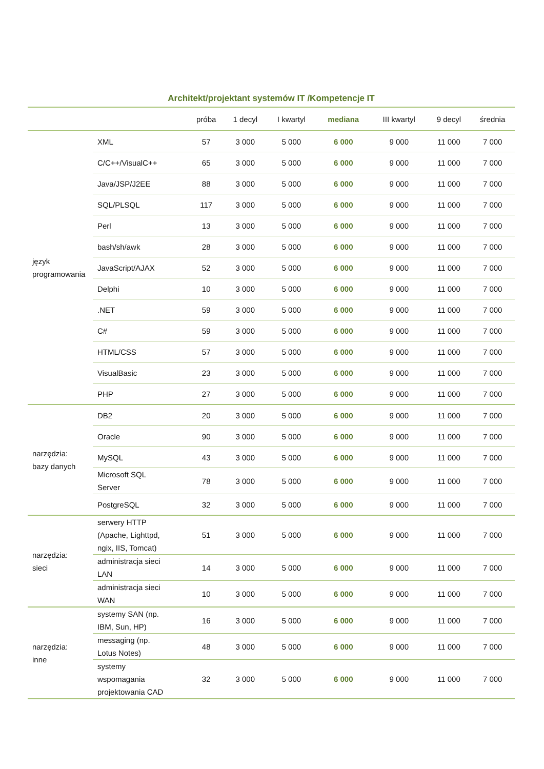Architekt/projektant systemów IT /Kompetencje IT
| | | próba | 1 decyl | I kwartyl | mediana | III kwartyl | 9 decyl | średnia |
| --- | --- | --- | --- | --- | --- | --- | --- | --- |
| język programowania | XML | 57 | 3 000 | 5 000 | 6 000 | 9 000 | 11 000 | 7 000 |
| | C/C++/VisualC++ | 65 | 3 000 | 5 000 | 6 000 | 9 000 | 11 000 | 7 000 |
| | Java/JSP/J2EE | 88 | 3 000 | 5 000 | 6 000 | 9 000 | 11 000 | 7 000 |
| | SQL/PLSQL | 117 | 3 000 | 5 000 | 6 000 | 9 000 | 11 000 | 7 000 |
| | Perl | 13 | 3 000 | 5 000 | 6 000 | 9 000 | 11 000 | 7 000 |
| | bash/sh/awk | 28 | 3 000 | 5 000 | 6 000 | 9 000 | 11 000 | 7 000 |
| | JavaScript/AJAX | 52 | 3 000 | 5 000 | 6 000 | 9 000 | 11 000 | 7 000 |
| | Delphi | 10 | 3 000 | 5 000 | 6 000 | 9 000 | 11 000 | 7 000 |
| | .NET | 59 | 3 000 | 5 000 | 6 000 | 9 000 | 11 000 | 7 000 |
| | C# | 59 | 3 000 | 5 000 | 6 000 | 9 000 | 11 000 | 7 000 |
| | HTML/CSS | 57 | 3 000 | 5 000 | 6 000 | 9 000 | 11 000 | 7 000 |
| | VisualBasic | 23 | 3 000 | 5 000 | 6 000 | 9 000 | 11 000 | 7 000 |
| | PHP | 27 | 3 000 | 5 000 | 6 000 | 9 000 | 11 000 | 7 000 |
| narzędzia: bazy danych | DB2 | 20 | 3 000 | 5 000 | 6 000 | 9 000 | 11 000 | 7 000 |
| | Oracle | 90 | 3 000 | 5 000 | 6 000 | 9 000 | 11 000 | 7 000 |
| | MySQL | 43 | 3 000 | 5 000 | 6 000 | 9 000 | 11 000 | 7 000 |
| | Microsoft SQL Server | 78 | 3 000 | 5 000 | 6 000 | 9 000 | 11 000 | 7 000 |
| | PostgreSQL | 32 | 3 000 | 5 000 | 6 000 | 9 000 | 11 000 | 7 000 |
| narzędzia: sieci | serwery HTTP (Apache, Lighttpd, ngix, IIS, Tomcat) | 51 | 3 000 | 5 000 | 6 000 | 9 000 | 11 000 | 7 000 |
| | administracja sieci LAN | 14 | 3 000 | 5 000 | 6 000 | 9 000 | 11 000 | 7 000 |
| | administracja sieci WAN | 10 | 3 000 | 5 000 | 6 000 | 9 000 | 11 000 | 7 000 |
| narzędzia: inne | systemy SAN (np. IBM, Sun, HP) | 16 | 3 000 | 5 000 | 6 000 | 9 000 | 11 000 | 7 000 |
| | messaging (np. Lotus Notes) | 48 | 3 000 | 5 000 | 6 000 | 9 000 | 11 000 | 7 000 |
| | systemy wspomagania projektowania CAD | 32 | 3 000 | 5 000 | 6 000 | 9 000 | 11 000 | 7 000 |